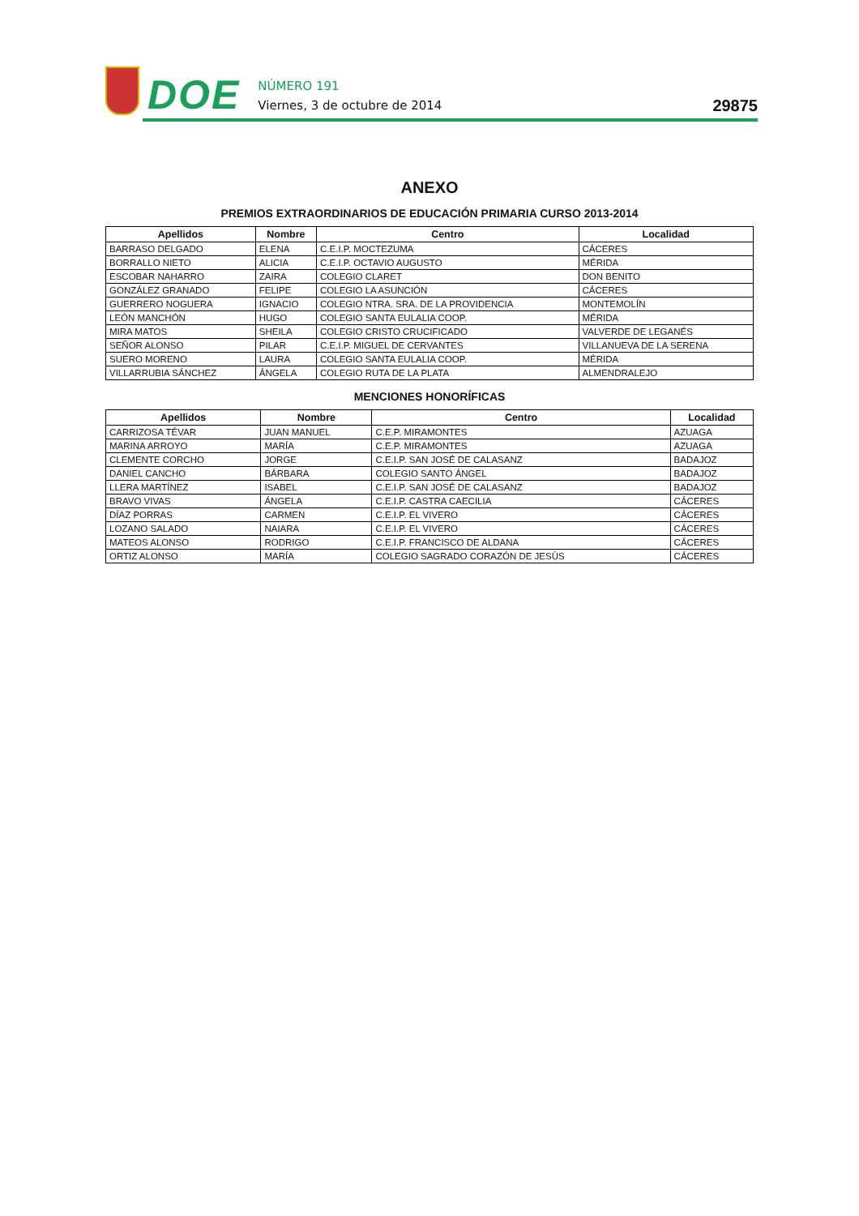DOE
NÚMERO 191
Viernes, 3 de octubre de 2014
29875
ANEXO
PREMIOS EXTRAORDINARIOS DE EDUCACIÓN PRIMARIA CURSO 2013-2014
| Apellidos | Nombre | Centro | Localidad |
| --- | --- | --- | --- |
| BARRASO DELGADO | ELENA | C.E.I.P. MOCTEZUMA | CÁCERES |
| BORRALLO NIETO | ALICIA | C.E.I.P. OCTAVIO AUGUSTO | MÉRIDA |
| ESCOBAR NAHARRO | ZAIRA | COLEGIO CLARET | DON BENITO |
| GONZÁLEZ GRANADO | FELIPE | COLEGIO LA ASUNCIÓN | CÁCERES |
| GUERRERO NOGUERA | IGNACIO | COLEGIO NTRA. SRA. DE LA PROVIDENCIA | MONTEMOLÍN |
| LEÓN MANCHÓN | HUGO | COLEGIO SANTA EULALIA COOP. | MÉRIDA |
| MIRA MATOS | SHEILA | COLEGIO CRISTO CRUCIFICADO | VALVERDE DE LEGANÉS |
| SEÑOR ALONSO | PILAR | C.E.I.P. MIGUEL DE CERVANTES | VILLANUEVA DE LA SERENA |
| SUERO MORENO | LAURA | COLEGIO SANTA EULALIA COOP. | MÉRIDA |
| VILLARRUBIA SÁNCHEZ | ÁNGELA | COLEGIO RUTA DE LA PLATA | ALMENDRALEJO |
MENCIONES HONORÍFICAS
| Apellidos | Nombre | Centro | Localidad |
| --- | --- | --- | --- |
| CARRIZOSA TÉVAR | JUAN MANUEL | C.E.P. MIRAMONTES | AZUAGA |
| MARINA ARROYO | MARÍA | C.E.P. MIRAMONTES | AZUAGA |
| CLEMENTE CORCHO | JORGE | C.E.I.P. SAN JOSÉ DE CALASANZ | BADAJOZ |
| DANIEL CANCHO | BÁRBARA | COLEGIO SANTO ÁNGEL | BADAJOZ |
| LLERA MARTÍNEZ | ISABEL | C.E.I.P. SAN JOSÉ DE CALASANZ | BADAJOZ |
| BRAVO VIVAS | ÁNGELA | C.E.I.P. CASTRA CAECILIA | CÁCERES |
| DÍAZ PORRAS | CARMEN | C.E.I.P. EL VIVERO | CÁCERES |
| LOZANO SALADO | NAIARA | C.E.I.P. EL VIVERO | CÁCERES |
| MATEOS ALONSO | RODRIGO | C.E.I.P. FRANCISCO DE ALDANA | CÁCERES |
| ORTIZ ALONSO | MARÍA | COLEGIO SAGRADO CORAZÓN DE JESÚS | CÁCERES |